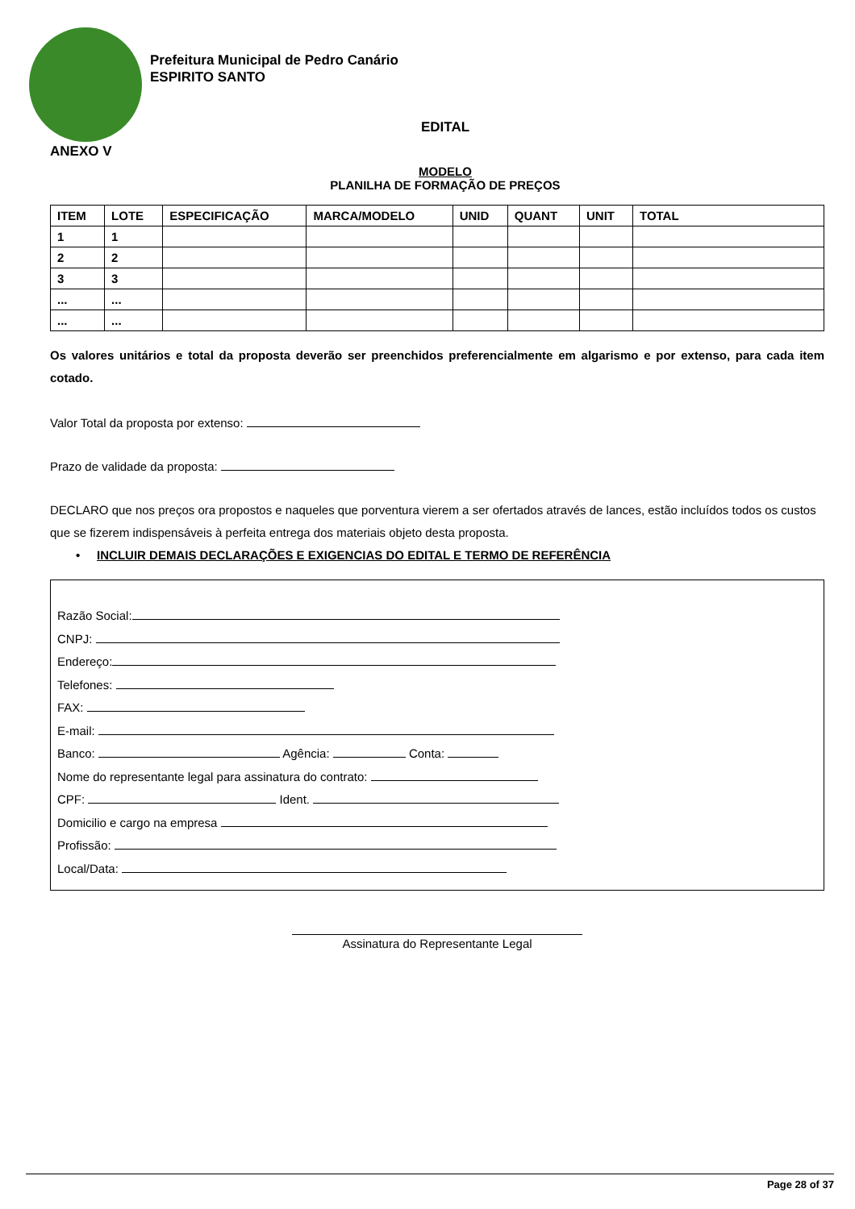Prefeitura Municipal de Pedro Canário
ESPIRITO SANTO
EDITAL
ANEXO V
MODELO
PLANILHA DE FORMAÇÃO DE PREÇOS
| ITEM | LOTE | ESPECIFICAÇÃO | MARCA/MODELO | UNID | QUANT | UNIT | TOTAL |
| --- | --- | --- | --- | --- | --- | --- | --- |
| 1 | 1 | | | | | | |
| 2 | 2 | | | | | | |
| 3 | 3 | | | | | | |
| ... | ... | | | | | | |
| ... | ... | | | | | | |
Os valores unitários e total da proposta deverão ser preenchidos preferencialmente em algarismo e por extenso, para cada item cotado.
Valor Total da proposta por extenso:
Prazo de validade da proposta:
DECLARO que nos preços ora propostos e naqueles que porventura vierem a ser ofertados através de lances, estão incluídos todos os custos que se fizerem indispensáveis à perfeita entrega dos materiais objeto desta proposta.
• INCLUIR DEMAIS DECLARAÇÕES E EXIGENCIAS DO EDITAL E TERMO DE REFERÊNCIA
Razão Social:
CNPJ:
Endereço:
Telefones:
FAX:
E-mail:
Banco: Agência: Conta:
Nome do representante legal para assinatura do contrato:
CPF: Ident.
Domicilio e cargo na empresa
Profissão:
Local/Data:
Assinatura do Representante Legal
Page 28 of 37